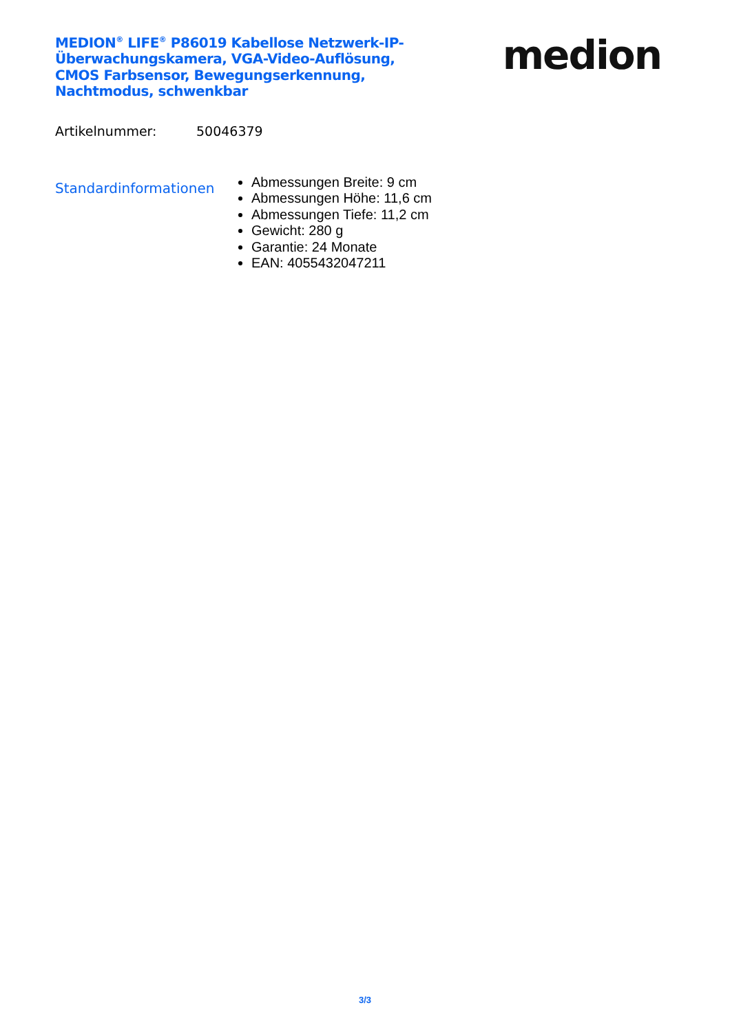MEDION<sup>®</sup> LIFE<sup>®</sup> P86019 Kabellose Netzwerk-IP-Überwachungskamera, VGA-Video-Auflösung, CMOS Farbsensor, Bewegungserkennung, Nachtmodus, schwenkbar
medion
Artikelnummer: 50046379
Standardinformationen
Abmessungen Breite: 9 cm
Abmessungen Höhe: 11,6 cm
Abmessungen Tiefe: 11,2 cm
Gewicht: 280 g
Garantie: 24 Monate
EAN: 4055432047211
3/3